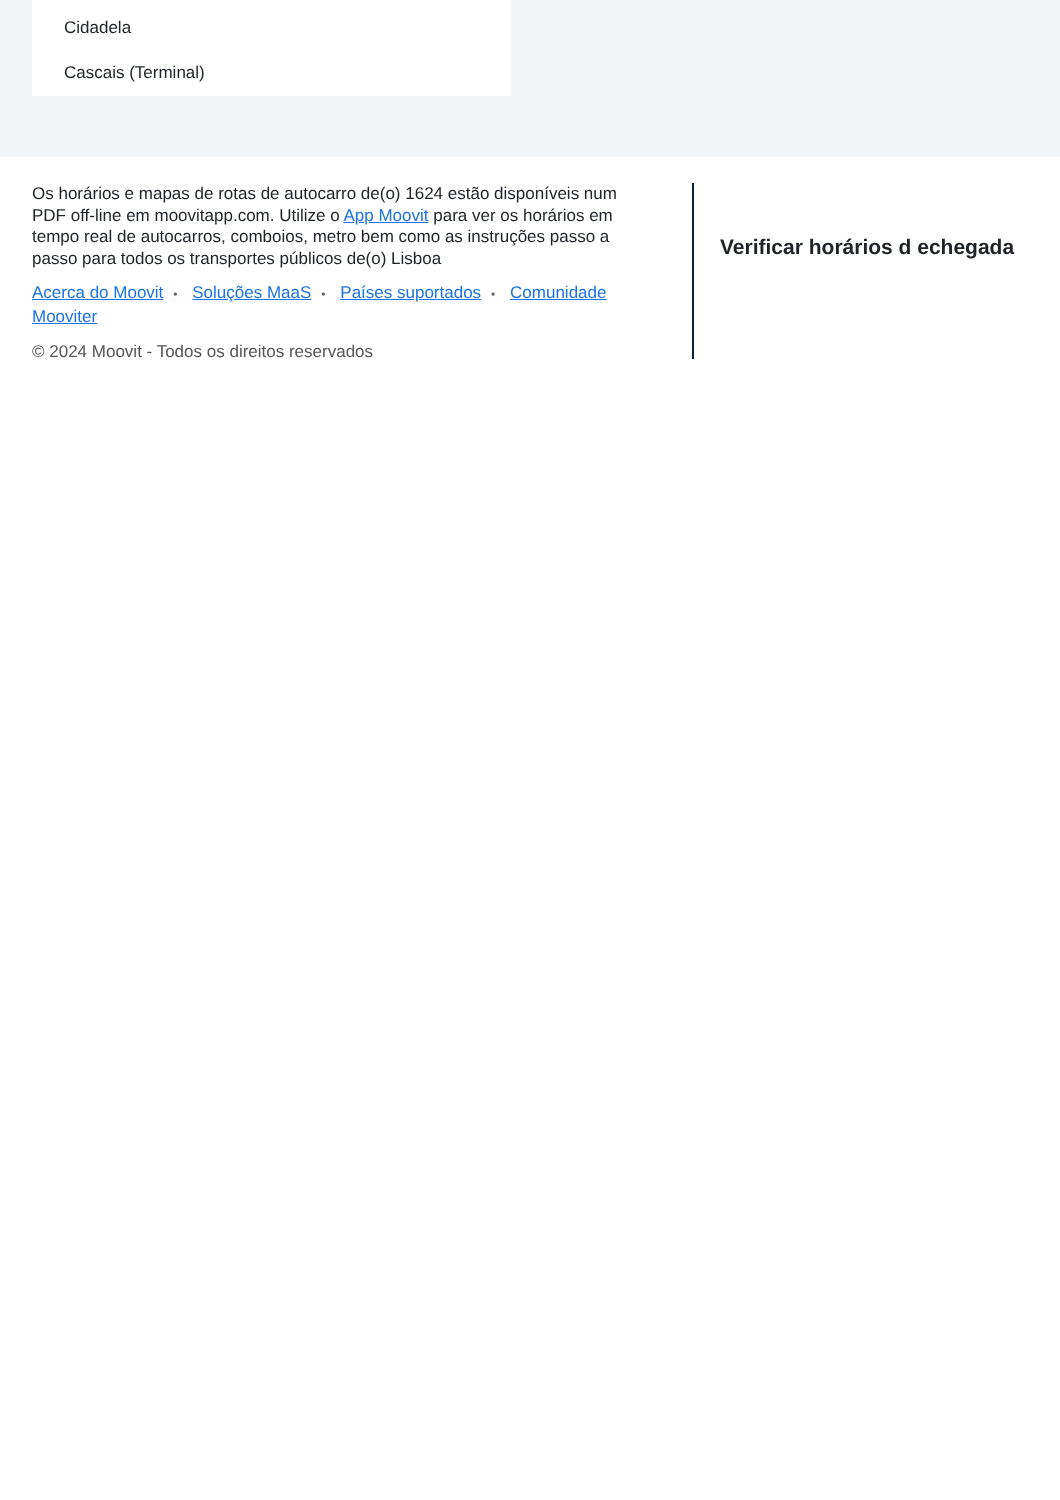Cidadela
Cascais (Terminal)
Os horários e mapas de rotas de autocarro de(o) 1624 estão disponíveis num PDF off-line em moovitapp.com. Utilize o App Moovit para ver os horários em tempo real de autocarros, comboios, metro bem como as instruções passo a passo para todos os transportes públicos de(o) Lisboa
Acerca do Moovit • Soluções MaaS • Países suportados • Comunidade Mooviter
© 2024 Moovit - Todos os direitos reservados
Verificar horários d echegada